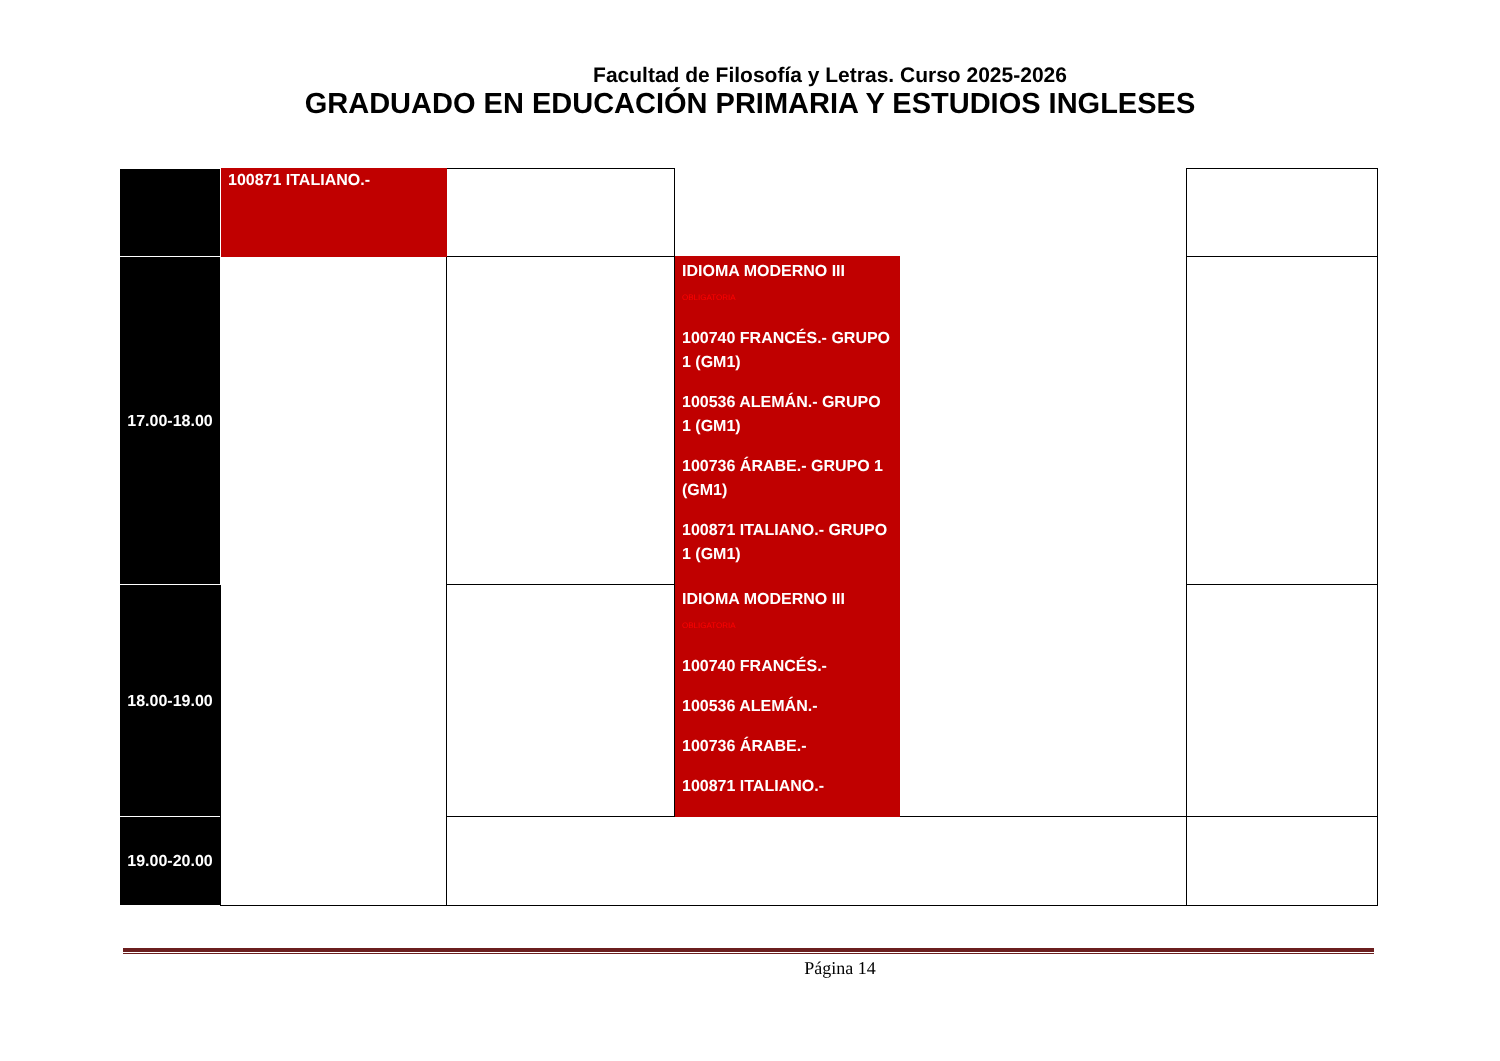Facultad de Filosofía y Letras. Curso 2025-2026
GRADUADO EN EDUCACIÓN PRIMARIA Y ESTUDIOS INGLESES
| | 100871 ITALIANO.- | | | | |
| 17.00-18.00 | | | IDIOMA MODERNO III OBLIGATORIA 100740 FRANCÉS.- GRUPO 1 (GM1) 100536 ALEMÁN.- GRUPO 1 (GM1) 100736 ÁRABE.- GRUPO 1 (GM1) 100871 ITALIANO.- GRUPO 1 (GM1) | | |
| 18.00-19.00 | | | IDIOMA MODERNO III OBLIGATORIA 100740 FRANCÉS.- 100536 ALEMÁN.- 100736 ÁRABE.- 100871 ITALIANO.- | | |
| 19.00-20.00 | | | | | |
Página 14